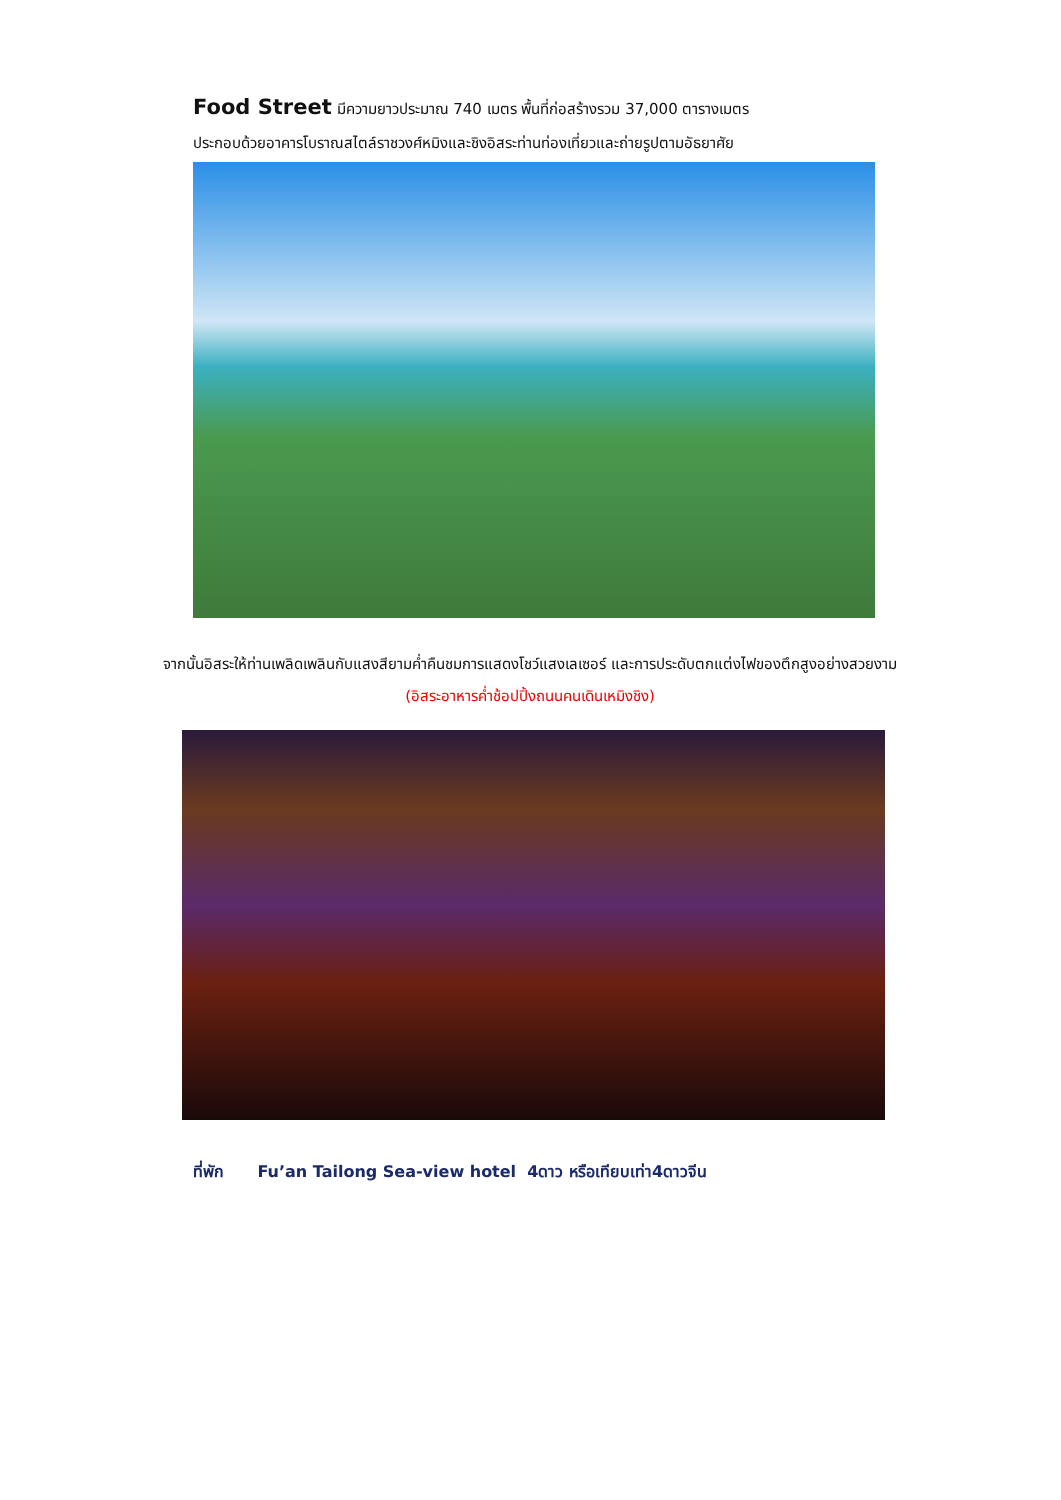Food Street มีความยาวประมาณ 740 เมตร พื้นที่ก่อสร้างรวม 37,000 ตารางเมตร
ประกอบด้วยอาคารโบราณสไตล์ราชวงศ์หมิงและชิงอิสระท่านท่องเที่ยวและถ่ายรูปตามอัธยาศัย
จากนั้นอิสระให้ท่านเพลิดเพลินกับแสงสียามค่ำคืนชมการแสดงโชว์แสงเลเซอร์ และการประดับตกแต่งไฟของตึกสูงอย่างสวยงาม
(อิสระอาหารค่ำช้อปปิ้งถนนคนเดินเหมิงชิง)
ที่พัก Fu’an Tailong Sea-view hotel 4ดาว หรือเทียบเท่า4ดาวจีน